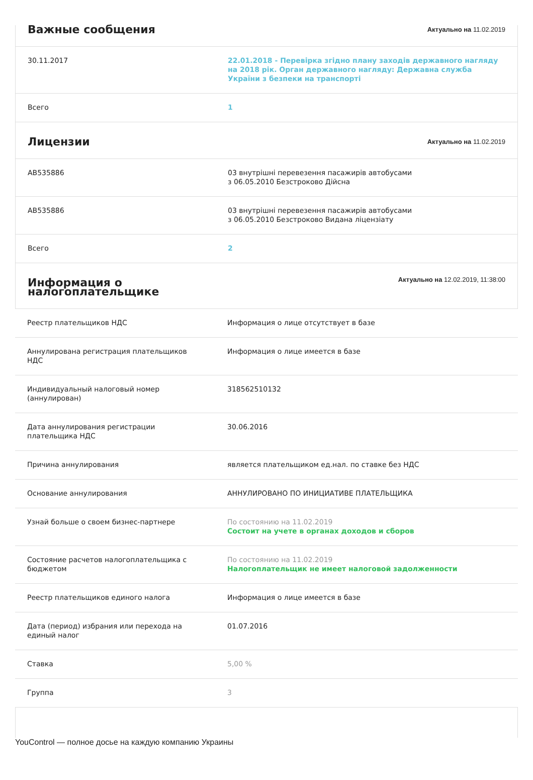| Важные сообщения | Актуально на 11.02.2019 |
| 30.11.2017 | 22.01.2018 - Перевірка згідно плану заходів державного нагляду на 2018 рік. Орган державного нагляду: Державна служба України з безпеки на транспорті |
| Всего | 1 |
| Лицензии | Актуально на 11.02.2019 |
| АВ535886 | 03 внутрішні перевезення пасажирів автобусами з 06.05.2010 Безстроково Дійсна |
| АВ535886 | 03 внутрішні перевезення пасажирів автобусами з 06.05.2010 Безстроково Видана ліцензіату |
| Всего | 2 |
| Информация о налогоплательщике | Актуально на 12.02.2019, 11:38:00 |
| Реестр плательщиков НДС | Информация о лице отсутствует в базе |
| Аннулирована регистрация плательщиков НДС | Информация о лице имеется в базе |
| Индивидуальный налоговый номер (аннулирован) | 318562510132 |
| Дата аннулирования регистрации плательщика НДС | 30.06.2016 |
| Причина аннулирования | является плательщиком ед.нал. по ставке без НДС |
| Основание аннулирования | АННУЛИРОВАНО ПО ИНИЦИАТИВЕ ПЛАТЕЛЬЩИКА |
| Узнай больше о своем бизнес-партнере | По состоянию на 11.02.2019 Состоит на учете в органах доходов и сборов |
| Состояние расчетов налогоплательщика с бюджетом | По состоянию на 11.02.2019 Налогоплательщик не имеет налоговой задолженности |
| Реестр плательщиков единого налога | Информация о лице имеется в базе |
| Дата (период) избрания или перехода на единый налог | 01.07.2016 |
| Ставка | 5,00 % |
| Группа | 3 |
YouControl — полное досье на каждую компанию Украины